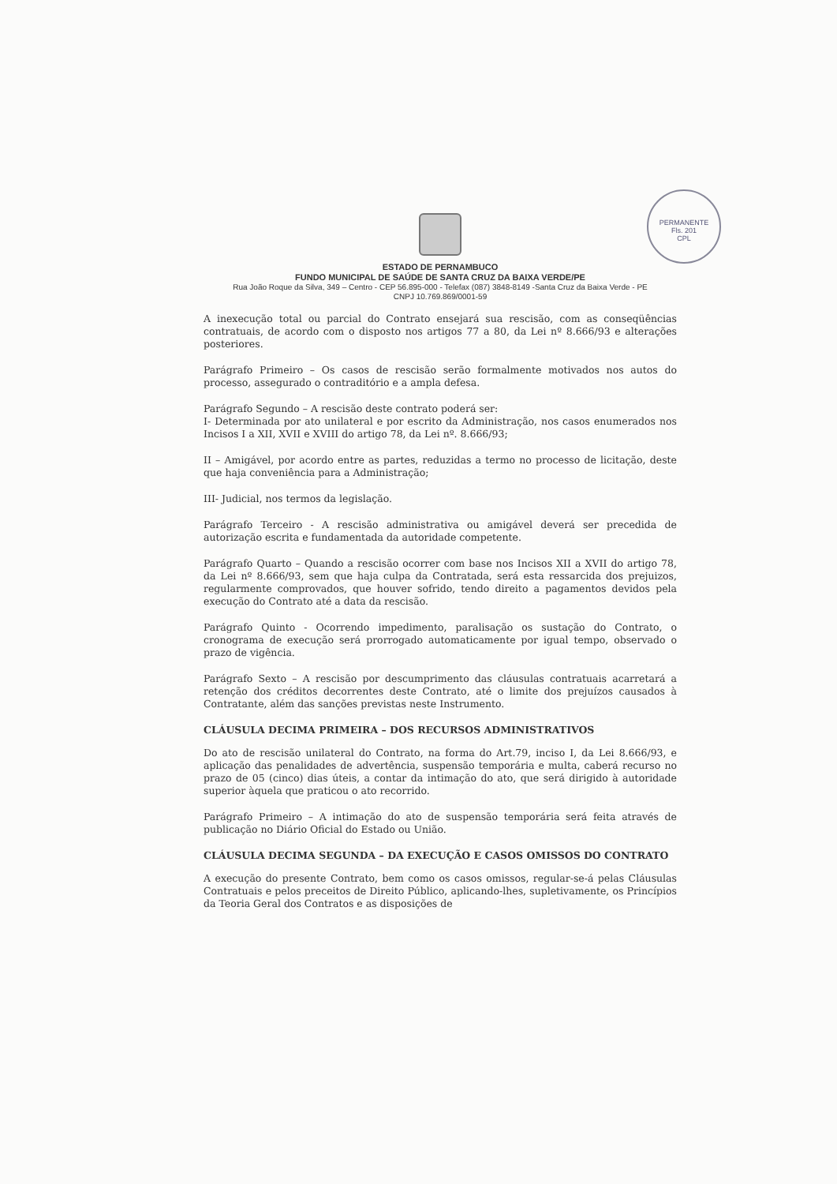PERMANENTE
Fls. 201
CPL
ESTADO DE PERNAMBUCO
FUNDO MUNICIPAL DE SAÚDE DE SANTA CRUZ DA BAIXA VERDE/PE
Rua João Roque da Silva, 349 – Centro - CEP 56.895-000 - Telefax (087) 3848-8149 -Santa Cruz da Baixa Verde - PE
CNPJ 10.769.869/0001-59
A inexecução total ou parcial do Contrato ensejará sua rescisão, com as conseqüências contratuais, de acordo com o disposto nos artigos 77 a 80, da Lei nº 8.666/93 e alterações posteriores.
Parágrafo Primeiro – Os casos de rescisão serão formalmente motivados nos autos do processo, assegurado o contraditório e a ampla defesa.
Parágrafo Segundo – A rescisão deste contrato poderá ser:
I- Determinada por ato unilateral e por escrito da Administração, nos casos enumerados nos Incisos I a XII, XVII e XVIII do artigo 78, da Lei nº. 8.666/93;
II – Amigável, por acordo entre as partes, reduzidas a termo no processo de licitação, deste que haja conveniência para a Administração;
III- Judicial, nos termos da legislação.
Parágrafo Terceiro - A rescisão administrativa ou amigável deverá ser precedida de autorização escrita e fundamentada da autoridade competente.
Parágrafo Quarto – Quando a rescisão ocorrer com base nos Incisos XII a XVII do artigo 78, da Lei nº 8.666/93, sem que haja culpa da Contratada, será esta ressarcida dos prejuizos, regularmente comprovados, que houver sofrido, tendo direito a pagamentos devidos pela execução do Contrato até a data da rescisão.
Parágrafo Quinto - Ocorrendo impedimento, paralisação os sustação do Contrato, o cronograma de execução será prorrogado automaticamente por igual tempo, observado o prazo de vigência.
Parágrafo Sexto – A rescisão por descumprimento das cláusulas contratuais acarretará a retenção dos créditos decorrentes deste Contrato, até o limite dos prejuízos causados à Contratante, além das sanções previstas neste Instrumento.
CLÁUSULA DECIMA PRIMEIRA – DOS RECURSOS ADMINISTRATIVOS
Do ato de rescisão unilateral do Contrato, na forma do Art.79, inciso I, da Lei 8.666/93, e aplicação das penalidades de advertência, suspensão temporária e multa, caberá recurso no prazo de 05 (cinco) dias úteis, a contar da intimação do ato, que será dirigido à autoridade superior àquela que praticou o ato recorrido.
Parágrafo Primeiro – A intimação do ato de suspensão temporária será feita através de publicação no Diário Oficial do Estado ou União.
CLÁUSULA DECIMA SEGUNDA – DA EXECUÇÃO E CASOS OMISSOS DO CONTRATO
A execução do presente Contrato, bem como os casos omissos, regular-se-á pelas Cláusulas Contratuais e pelos preceitos de Direito Público, aplicando-lhes, supletivamente, os Princípios da Teoria Geral dos Contratos e as disposições de